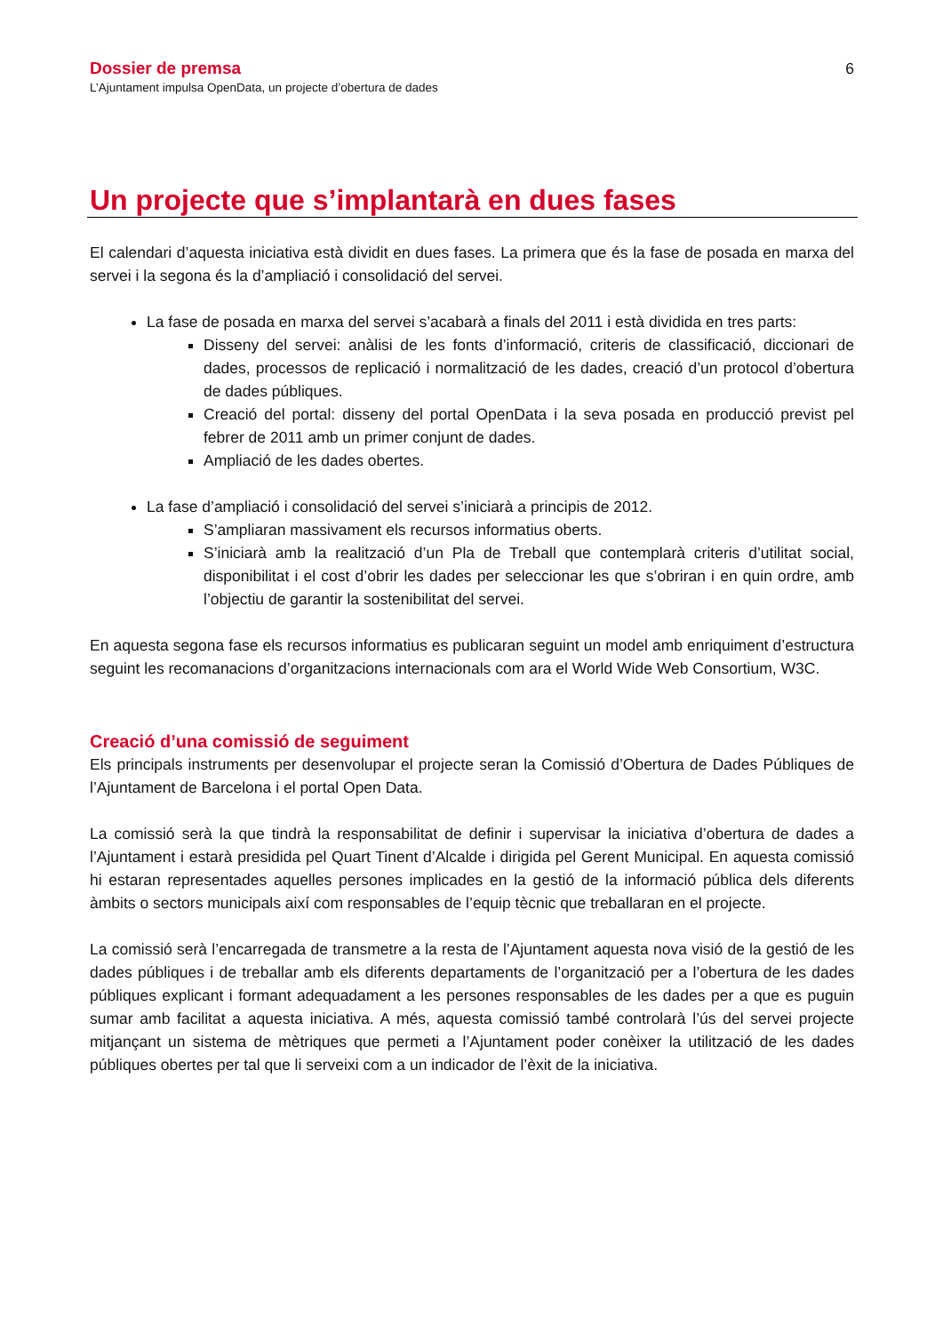Dossier de premsa
L’Ajuntament impulsa OpenData, un projecte d’obertura de dades
6
Un projecte que s’implantarà en dues fases
El calendari d’aquesta iniciativa està dividit en dues fases. La primera que és la fase de posada en marxa del servei i la segona és la d’ampliació i consolidació del servei.
La fase de posada en marxa del servei s’acabarà a finals del 2011 i està dividida en tres parts:
Disseny del servei: anàlisi de les fonts d’informació, criteris de classificació, diccionari de dades, processos de replicació i normalització de les dades, creació d’un protocol d’obertura de dades públiques.
Creació del portal: disseny del portal OpenData i la seva posada en producció previst pel febrer de 2011 amb un primer conjunt de dades.
Ampliació de les dades obertes.
La fase d’ampliació i consolidació del servei s’iniciarà a principis de 2012.
S’ampliaran massivament els recursos informatius oberts.
S’iniciarà amb la realització d’un Pla de Treball que contemplarà criteris d’utilitat social, disponibilitat i el cost d’obrir les dades per seleccionar les que s’obriran i en quin ordre, amb l’objectiu de garantir la sostenibilitat del servei.
En aquesta segona fase els recursos informatius es publicaran seguint un model amb enriquiment d’estructura seguint les recomanacions d’organitzacions internacionals com ara el World Wide Web Consortium, W3C.
Creació d’una comissió de seguiment
Els principals instruments per desenvolupar el projecte seran la Comissió d’Obertura de Dades Públiques de l’Ajuntament de Barcelona i el portal Open Data.
La comissió serà la que tindrà la responsabilitat de definir i supervisar la iniciativa d’obertura de dades a l’Ajuntament i estarà presidida pel Quart Tinent d’Alcalde i dirigida pel Gerent Municipal. En aquesta comissió hi estaran representades aquelles persones implicades en la gestió de la informació pública dels diferents àmbits o sectors municipals així com responsables de l’equip tècnic que treballaran en el projecte.
La comissió serà l’encarregada de transmetre a la resta de l’Ajuntament aquesta nova visió de la gestió de les dades públiques i de treballar amb els diferents departaments de l’organització per a l’obertura de les dades públiques explicant i formant adequadament a les persones responsables de les dades per a que es puguin sumar amb facilitat a aquesta iniciativa. A més, aquesta comissió també controlarà l’ús del servei projecte mitjançant un sistema de mètriques que permeti a l’Ajuntament poder conèixer la utilització de les dades públiques obertes per tal que li serveixi com a un indicador de l’èxit de la iniciativa.